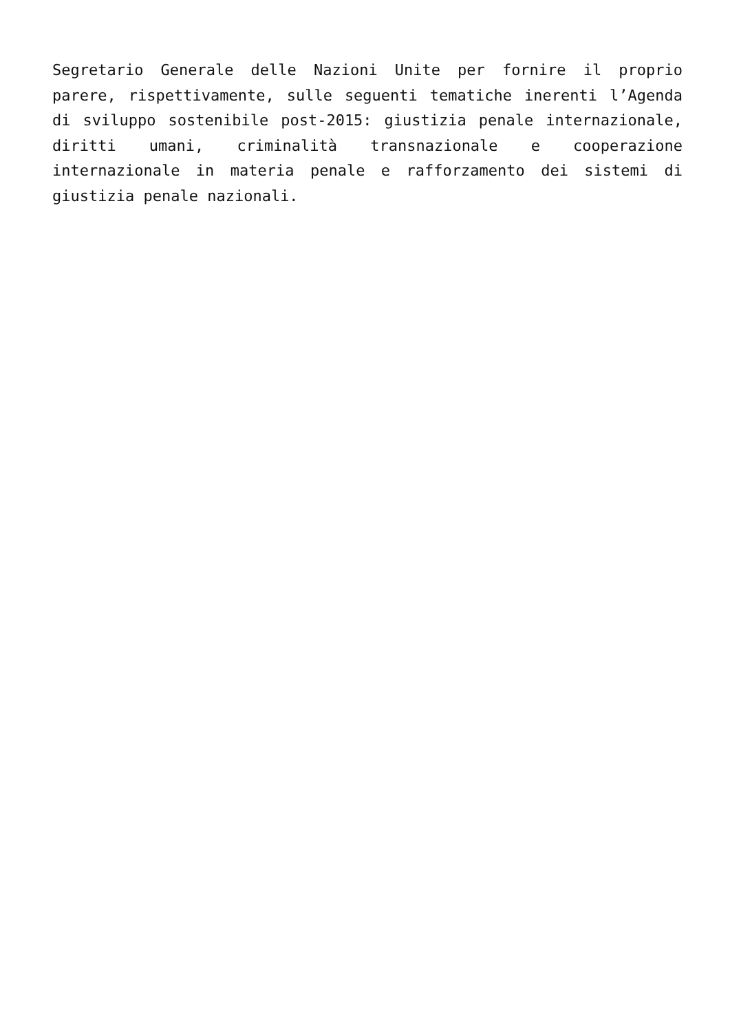Segretario Generale delle Nazioni Unite per fornire il proprio parere, rispettivamente, sulle seguenti tematiche inerenti l’Agenda di sviluppo sostenibile post-2015: giustizia penale internazionale, diritti umani, criminalità transnazionale e cooperazione internazionale in materia penale e rafforzamento dei sistemi di giustizia penale nazionali.